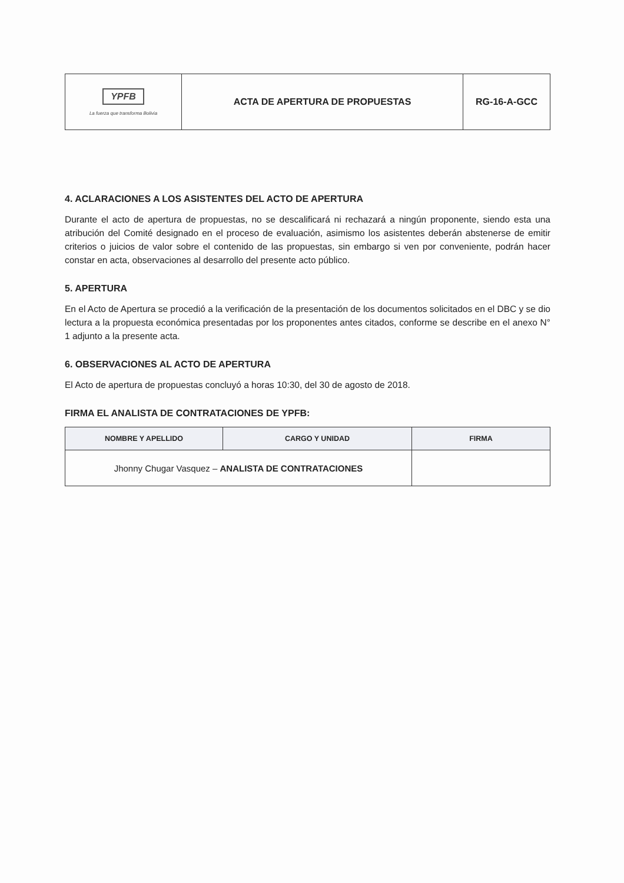| YPFB La fuerza que transforma Bolivia | ACTA DE APERTURA DE PROPUESTAS | RG-16-A-GCC |
4. ACLARACIONES A LOS ASISTENTES DEL ACTO DE APERTURA
Durante el acto de apertura de propuestas, no se descalificará ni rechazará a ningún proponente, siendo esta una atribución del Comité designado en el proceso de evaluación, asimismo los asistentes deberán abstenerse de emitir criterios o juicios de valor sobre el contenido de las propuestas, sin embargo si ven por conveniente, podrán hacer constar en acta, observaciones al desarrollo del presente acto público.
5. APERTURA
En el Acto de Apertura se procedió a la verificación de la presentación de los documentos solicitados en el DBC y se dio lectura a la propuesta económica presentadas por los proponentes antes citados, conforme se describe en el anexo N° 1 adjunto a la presente acta.
6. OBSERVACIONES AL ACTO DE APERTURA
El Acto de apertura de propuestas concluyó a horas 10:30, del 30 de agosto de 2018.
FIRMA EL ANALISTA DE CONTRATACIONES DE YPFB:
| NOMBRE Y APELLIDO | CARGO Y UNIDAD | FIRMA |
| --- | --- | --- |
| Jhonny Chugar Vasquez – ANALISTA DE CONTRATACIONES | | |